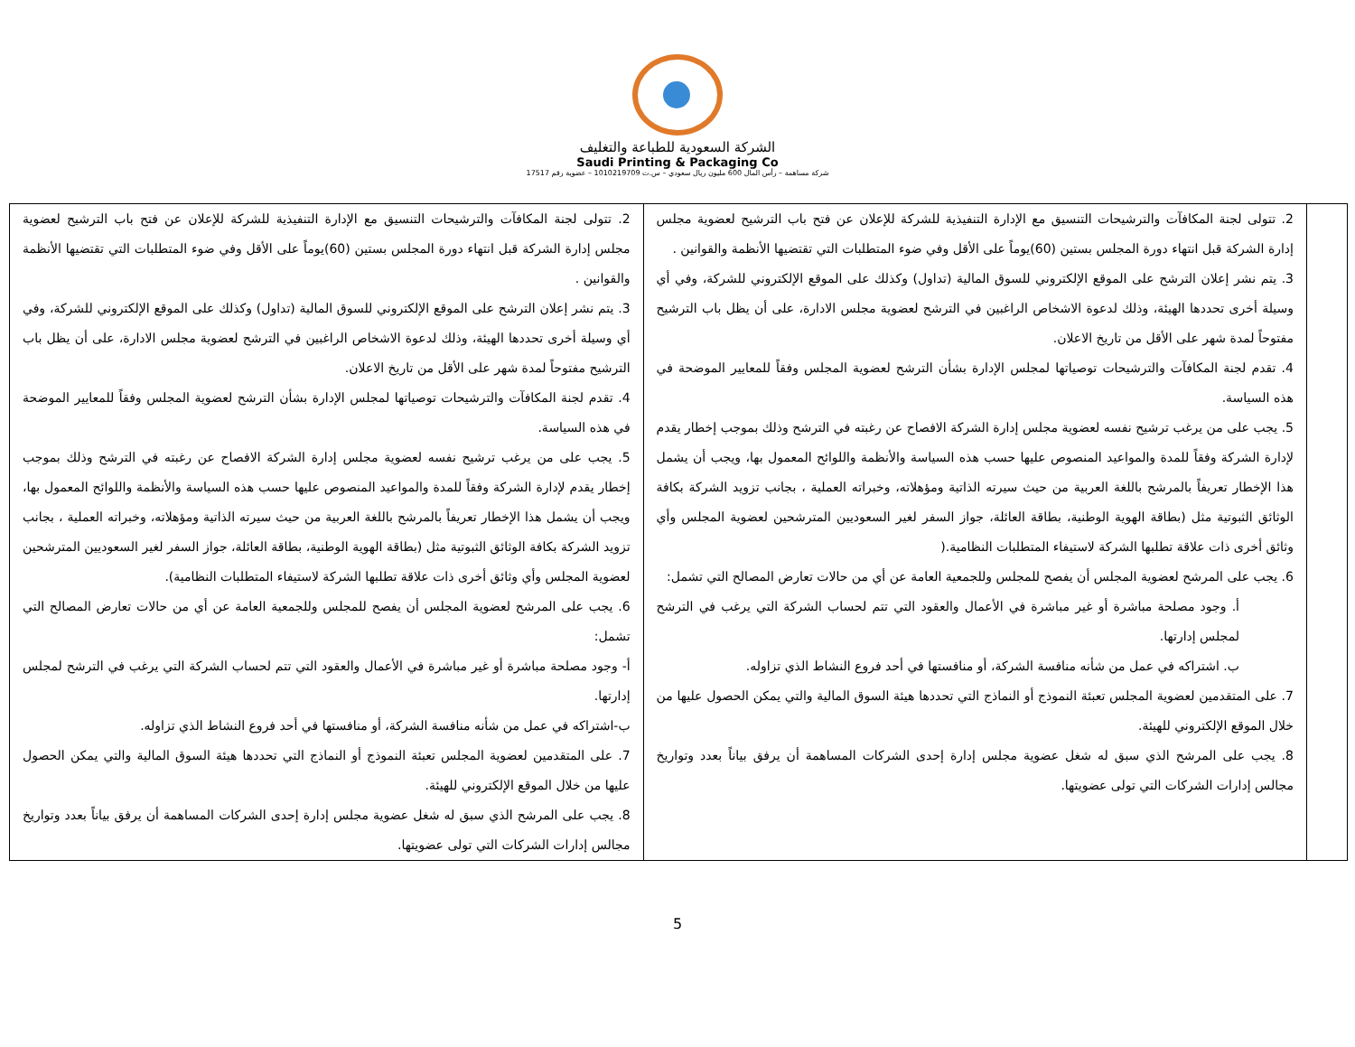الشركة السعودية للطباعة والتغليف
Saudi Printing & Packaging Co
شركة مساهمة – رأس المال 600 مليون ريال سعودي – س.ت 1010219709 – عضوية رقم 17517
| | 2. تتولى لجنة المكافآت والترشيحات التنسيق مع الإدارة التنفيذية للشركة للإعلان عن فتح باب الترشيح لعضوية مجلس إدارة الشركة قبل انتهاء دورة المجلس بستين (60)يوماً على الأقل وفي ضوء المتطلبات التي تقتضيها الأنظمة والقوانين . 3. يتم نشر إعلان الترشح على الموقع الإلكتروني للسوق المالية (تداول) وكذلك على الموقع الإلكتروني للشركة، وفي أي وسيلة أخرى تحددها الهيئة، وذلك لدعوة الاشخاص الراغبين في الترشح لعضوية مجلس الادارة، على أن يظل باب الترشيح مفتوحاً لمدة شهر على الأقل من تاريخ الاعلان. 4. تقدم لجنة المكافآت والترشيحات توصياتها لمجلس الإدارة بشأن الترشح لعضوية المجلس وفقاً للمعايير الموضحة في هذه السياسة. 5. يجب على من يرغب ترشيح نفسه لعضوية مجلس إدارة الشركة الافصاح عن رغبته في الترشح وذلك بموجب إخطار يقدم لإدارة الشركة وفقاً للمدة والمواعيد المنصوص عليها حسب هذه السياسة والأنظمة واللوائح المعمول بها، ويجب أن يشمل هذا الإخطار تعريفاً بالمرشح باللغة العربية من حيث سيرته الذاتية ومؤهلاته، وخبراته العملية ، بجانب تزويد الشركة بكافة الوثائق الثبوتية مثل (بطاقة الهوية الوطنية، بطاقة العائلة، جواز السفر لغير السعوديين المترشحين لعضوية المجلس وأي وثائق أخرى ذات علاقة تطلبها الشركة لاستيفاء المتطلبات النظامية.( 6. يجب على المرشح لعضوية المجلس أن يفصح للمجلس وللجمعية العامة عن أي من حالات تعارض المصالح التي تشمل: أ. وجود مصلحة مباشرة أو غير مباشرة في الأعمال والعقود التي تتم لحساب الشركة التي يرغب في الترشح لمجلس إدارتها. ب. اشتراكه في عمل من شأنه منافسة الشركة، أو منافستها في أحد فروع النشاط الذي تزاوله. 7. على المتقدمين لعضوية المجلس تعبئة النموذج أو النماذج التي تحددها هيئة السوق المالية والتي يمكن الحصول عليها من خلال الموقع الإلكتروني للهيئة. 8. يجب على المرشح الذي سبق له شغل عضوية مجلس إدارة إحدى الشركات المساهمة أن يرفق بياناً بعدد وتواريخ مجالس إدارات الشركات التي تولى عضويتها. | 2. تتولى لجنة المكافآت والترشيحات التنسيق مع الإدارة التنفيذية للشركة للإعلان عن فتح باب الترشيح لعضوية مجلس إدارة الشركة قبل انتهاء دورة المجلس بستين (60)يوماً على الأقل وفي ضوء المتطلبات التي تقتضيها الأنظمة والقوانين . 3. يتم نشر إعلان الترشح على الموقع الإلكتروني للسوق المالية (تداول) وكذلك على الموقع الإلكتروني للشركة، وفي أي وسيلة أخرى تحددها الهيئة، وذلك لدعوة الاشخاص الراغبين في الترشح لعضوية مجلس الادارة، على أن يظل باب الترشيح مفتوحاً لمدة شهر على الأقل من تاريخ الاعلان. 4. تقدم لجنة المكافآت والترشيحات توصياتها لمجلس الإدارة بشأن الترشح لعضوية المجلس وفقاً للمعايير الموضحة في هذه السياسة. 5. يجب على من يرغب ترشيح نفسه لعضوية مجلس إدارة الشركة الافصاح عن رغبته في الترشح وذلك بموجب إخطار يقدم لإدارة الشركة وفقاً للمدة والمواعيد المنصوص عليها حسب هذه السياسة والأنظمة واللوائح المعمول بها، ويجب أن يشمل هذا الإخطار تعريفاً بالمرشح باللغة العربية من حيث سيرته الذاتية ومؤهلاته، وخبراته العملية ، بجانب تزويد الشركة بكافة الوثائق الثبوتية مثل (بطاقة الهوية الوطنية، بطاقة العائلة، جواز السفر لغير السعوديين المترشحين لعضوية المجلس وأي وثائق أخرى ذات علاقة تطلبها الشركة لاستيفاء المتطلبات النظامية). 6. يجب على المرشح لعضوية المجلس أن يفصح للمجلس وللجمعية العامة عن أي من حالات تعارض المصالح التي تشمل: أ- وجود مصلحة مباشرة أو غير مباشرة في الأعمال والعقود التي تتم لحساب الشركة التي يرغب في الترشح لمجلس إدارتها. ب-اشتراكه في عمل من شأنه منافسة الشركة، أو منافستها في أحد فروع النشاط الذي تزاوله. 7. على المتقدمين لعضوية المجلس تعبئة النموذج أو النماذج التي تحددها هيئة السوق المالية والتي يمكن الحصول عليها من خلال الموقع الإلكتروني للهيئة. 8. يجب على المرشح الذي سبق له شغل عضوية مجلس إدارة إحدى الشركات المساهمة أن يرفق بياناً بعدد وتواريخ مجالس إدارات الشركات التي تولى عضويتها. |
5